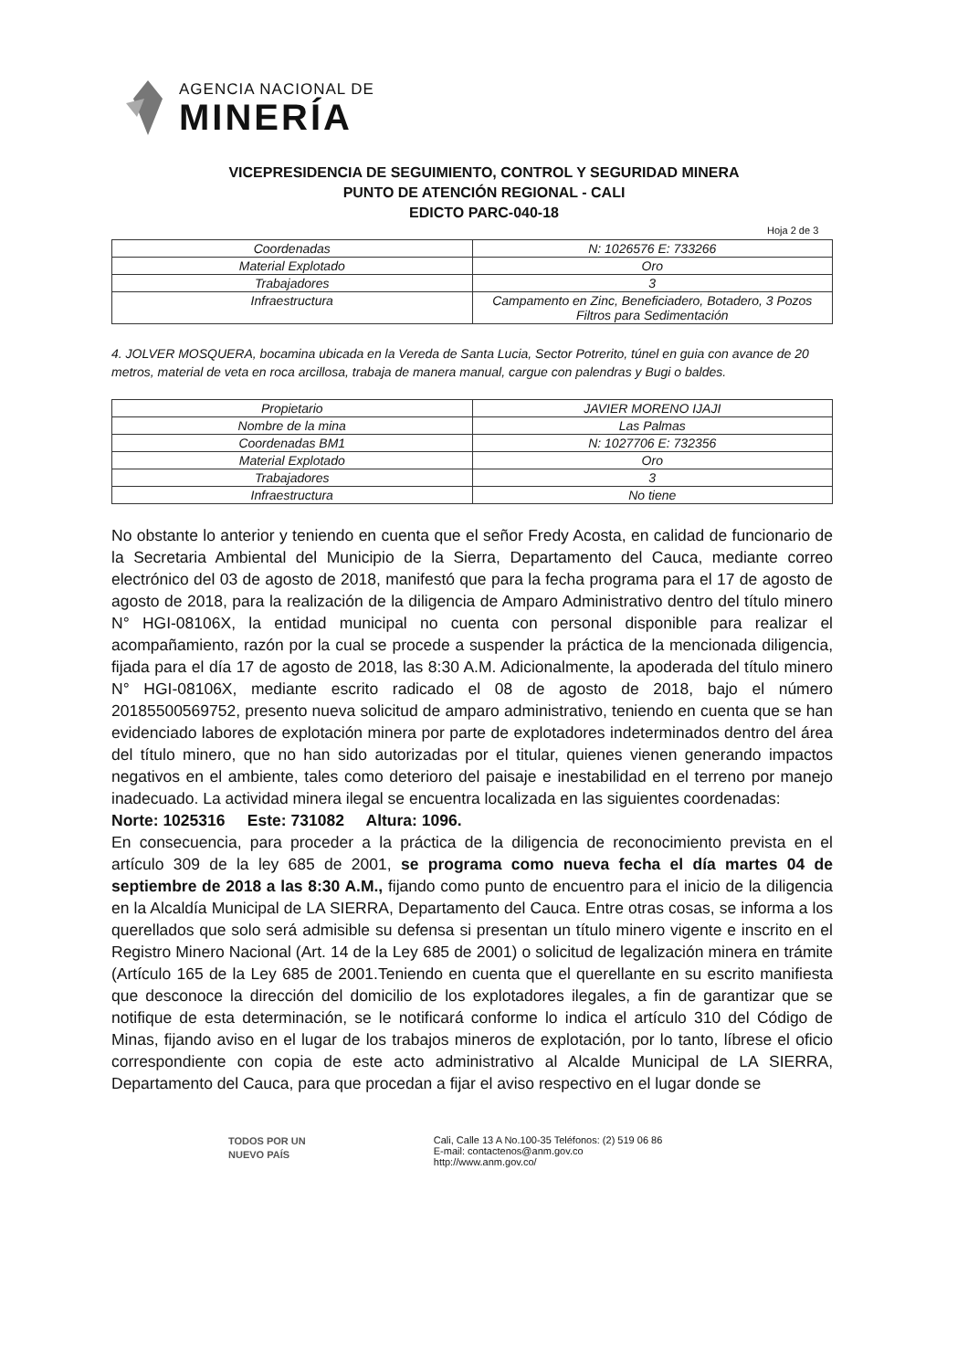AGENCIA NACIONAL DE
MINERÍA
VICEPRESIDENCIA DE SEGUIMIENTO, CONTROL Y SEGURIDAD MINERA
PUNTO DE ATENCIÓN REGIONAL - CALI
EDICTO PARC-040-18
Hoja 2 de 3
| Coordenadas | N: 1026576 E: 733266 |
| Material Explotado | Oro |
| Trabajadores | 3 |
| Infraestructura | Campamento en Zinc, Beneficiadero, Botadero, 3 Pozos Filtros para Sedimentación |
4. JOLVER MOSQUERA, bocamina ubicada en la Vereda de Santa Lucia, Sector Potrerito, túnel en guia con avance de 20 metros, material de veta en roca arcillosa, trabaja de manera manual, cargue con palendras y Bugi o baldes.
| Propietario | JAVIER MORENO IJAJI |
| Nombre de la mina | Las Palmas |
| Coordenadas BM1 | N: 1027706 E: 732356 |
| Material Explotado | Oro |
| Trabajadores | 3 |
| Infraestructura | No tiene |
No obstante lo anterior y teniendo en cuenta que el señor Fredy Acosta, en calidad de funcionario de la Secretaria Ambiental del Municipio de la Sierra, Departamento del Cauca, mediante correo electrónico del 03 de agosto de 2018, manifestó que para la fecha programa para el 17 de agosto de agosto de 2018, para la realización de la diligencia de Amparo Administrativo dentro del título minero N° HGI-08106X, la entidad municipal no cuenta con personal disponible para realizar el acompañamiento, razón por la cual se procede a suspender la práctica de la mencionada diligencia, fijada para el día 17 de agosto de 2018, las 8:30 A.M. Adicionalmente, la apoderada del título minero N° HGI-08106X, mediante escrito radicado el 08 de agosto de 2018, bajo el número 20185500569752, presento nueva solicitud de amparo administrativo, teniendo en cuenta que se han evidenciado labores de explotación minera por parte de explotadores indeterminados dentro del área del título minero, que no han sido autorizadas por el titular, quienes vienen generando impactos negativos en el ambiente, tales como deterioro del paisaje e inestabilidad en el terreno por manejo inadecuado. La actividad minera ilegal se encuentra localizada en las siguientes coordenadas:
Norte: 1025316 Este: 731082 Altura: 1096.
En consecuencia, para proceder a la práctica de la diligencia de reconocimiento prevista en el artículo 309 de la ley 685 de 2001, se programa como nueva fecha el día martes 04 de septiembre de 2018 a las 8:30 A.M., fijando como punto de encuentro para el inicio de la diligencia en la Alcaldía Municipal de LA SIERRA, Departamento del Cauca. Entre otras cosas, se informa a los querellados que solo será admisible su defensa si presentan un título minero vigente e inscrito en el Registro Minero Nacional (Art. 14 de la Ley 685 de 2001) o solicitud de legalización minera en trámite (Artículo 165 de la Ley 685 de 2001.Teniendo en cuenta que el querellante en su escrito manifiesta que desconoce la dirección del domicilio de los explotadores ilegales, a fin de garantizar que se notifique de esta determinación, se le notificará conforme lo indica el artículo 310 del Código de Minas, fijando aviso en el lugar de los trabajos mineros de explotación, por lo tanto, líbrese el oficio correspondiente con copia de este acto administrativo al Alcalde Municipal de LA SIERRA, Departamento del Cauca, para que procedan a fijar el aviso respectivo en el lugar donde se
TODOS POR UN
NUEVO PAÍS
Cali, Calle 13 A No.100-35 Teléfonos: (2) 519 06 86
E-mail: contactenos@anm.gov.co
http://www.anm.gov.co/